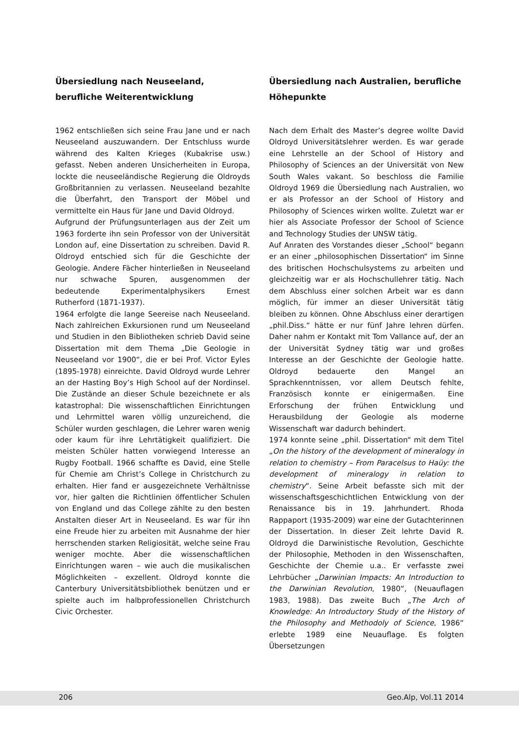Übersiedlung nach Neuseeland, berufliche Weiterentwicklung
1962 entschließen sich seine Frau Jane und er nach Neuseeland auszuwandern. Der Entschluss wurde während des Kalten Krieges (Kubakrise usw.) gefasst. Neben anderen Unsicherheiten in Europa, lockte die neuseeländische Regierung die Oldroyds Großbritannien zu verlassen. Neuseeland bezahlte die Überfahrt, den Transport der Möbel und vermittelte ein Haus für Jane und David Oldroyd.
Aufgrund der Prüfungsunterlagen aus der Zeit um 1963 forderte ihn sein Professor von der Universität London auf, eine Dissertation zu schreiben. David R. Oldroyd entschied sich für die Geschichte der Geologie. Andere Fächer hinterließen in Neuseeland nur schwache Spuren, ausgenommen der bedeutende Experimentalphysikers Ernest Rutherford (1871-1937).
1964 erfolgte die lange Seereise nach Neuseeland. Nach zahlreichen Exkursionen rund um Neuseeland und Studien in den Bibliotheken schrieb David seine Dissertation mit dem Thema „Die Geologie in Neuseeland vor 1900“, die er bei Prof. Victor Eyles (1895-1978) einreichte. David Oldroyd wurde Lehrer an der Hasting Boy’s High School auf der Nordinsel. Die Zustände an dieser Schule bezeichnete er als katastrophal: Die wissenschaftlichen Einrichtungen und Lehrmittel waren völlig unzureichend, die Schüler wurden geschlagen, die Lehrer waren wenig oder kaum für ihre Lehrtätigkeit qualifiziert. Die meisten Schüler hatten vorwiegend Interesse an Rugby Football. 1966 schaffte es David, eine Stelle für Chemie am Christ’s College in Christchurch zu erhalten. Hier fand er ausgezeichnete Verhältnisse vor, hier galten die Richtlinien öffentlicher Schulen von England und das College zählte zu den besten Anstalten dieser Art in Neuseeland. Es war für ihn eine Freude hier zu arbeiten mit Ausnahme der hier herrschenden starken Religiosität, welche seine Frau weniger mochte. Aber die wissenschaftlichen Einrichtungen waren – wie auch die musikalischen Möglichkeiten – exzellent. Oldroyd konnte die Canterbury Universitätsbibliothek benützen und er spielte auch im halbprofessionellen Christchurch Civic Orchester.
Übersiedlung nach Australien, berufliche Höhepunkte
Nach dem Erhalt des Master’s degree wollte David Oldroyd Universitätslehrer werden. Es war gerade eine Lehrstelle an der School of History and Philosophy of Sciences an der Universität von New South Wales vakant. So beschloss die Familie Oldroyd 1969 die Übersiedlung nach Australien, wo er als Professor an der School of History and Philosophy of Sciences wirken wollte. Zuletzt war er hier als Associate Professor der School of Science and Technology Studies der UNSW tätig.
Auf Anraten des Vorstandes dieser „School“ begann er an einer „philosophischen Dissertation“ im Sinne des britischen Hochschulsystems zu arbeiten und gleichzeitig war er als Hochschullehrer tätig. Nach dem Abschluss einer solchen Arbeit war es dann möglich, für immer an dieser Universität tätig bleiben zu können. Ohne Abschluss einer derartigen „phil.Diss.“ hätte er nur fünf Jahre lehren dürfen. Daher nahm er Kontakt mit Tom Vallance auf, der an der Universität Sydney tätig war und großes Interesse an der Geschichte der Geologie hatte. Oldroyd bedauerte den Mangel an Sprachkenntnissen, vor allem Deutsch fehlte, Französisch konnte er einigermaßen. Eine Erforschung der frühen Entwicklung und Herausbildung der Geologie als moderne Wissenschaft war dadurch behindert.
1974 konnte seine „phil. Dissertation“ mit dem Titel „On the history of the development of mineralogy in relation to chemistry – From Paracelsus to Haüy: the development of mineralogy in relation to chemistry“. Seine Arbeit befasste sich mit der wissenschaftsgeschichtlichen Entwicklung von der Renaissance bis in 19. Jahrhundert. Rhoda Rappaport (1935-2009) war eine der Gutachterinnen der Dissertation. In dieser Zeit lehrte David R. Oldroyd die Darwinistische Revolution, Geschichte der Philosophie, Methoden in den Wissenschaften, Geschichte der Chemie u.a.. Er verfasste zwei Lehrbücher „Darwinian Impacts: An Introduction to the Darwinian Revolution, 1980“, (Neuauflagen 1983, 1988). Das zweite Buch „The Arch of Knowledge: An Introductory Study of the History of the Philosophy and Methodoly of Science, 1986“ erlebte 1989 eine Neuauflage. Es folgten Übersetzungen
206 Geo.Alp, Vol.11 2014